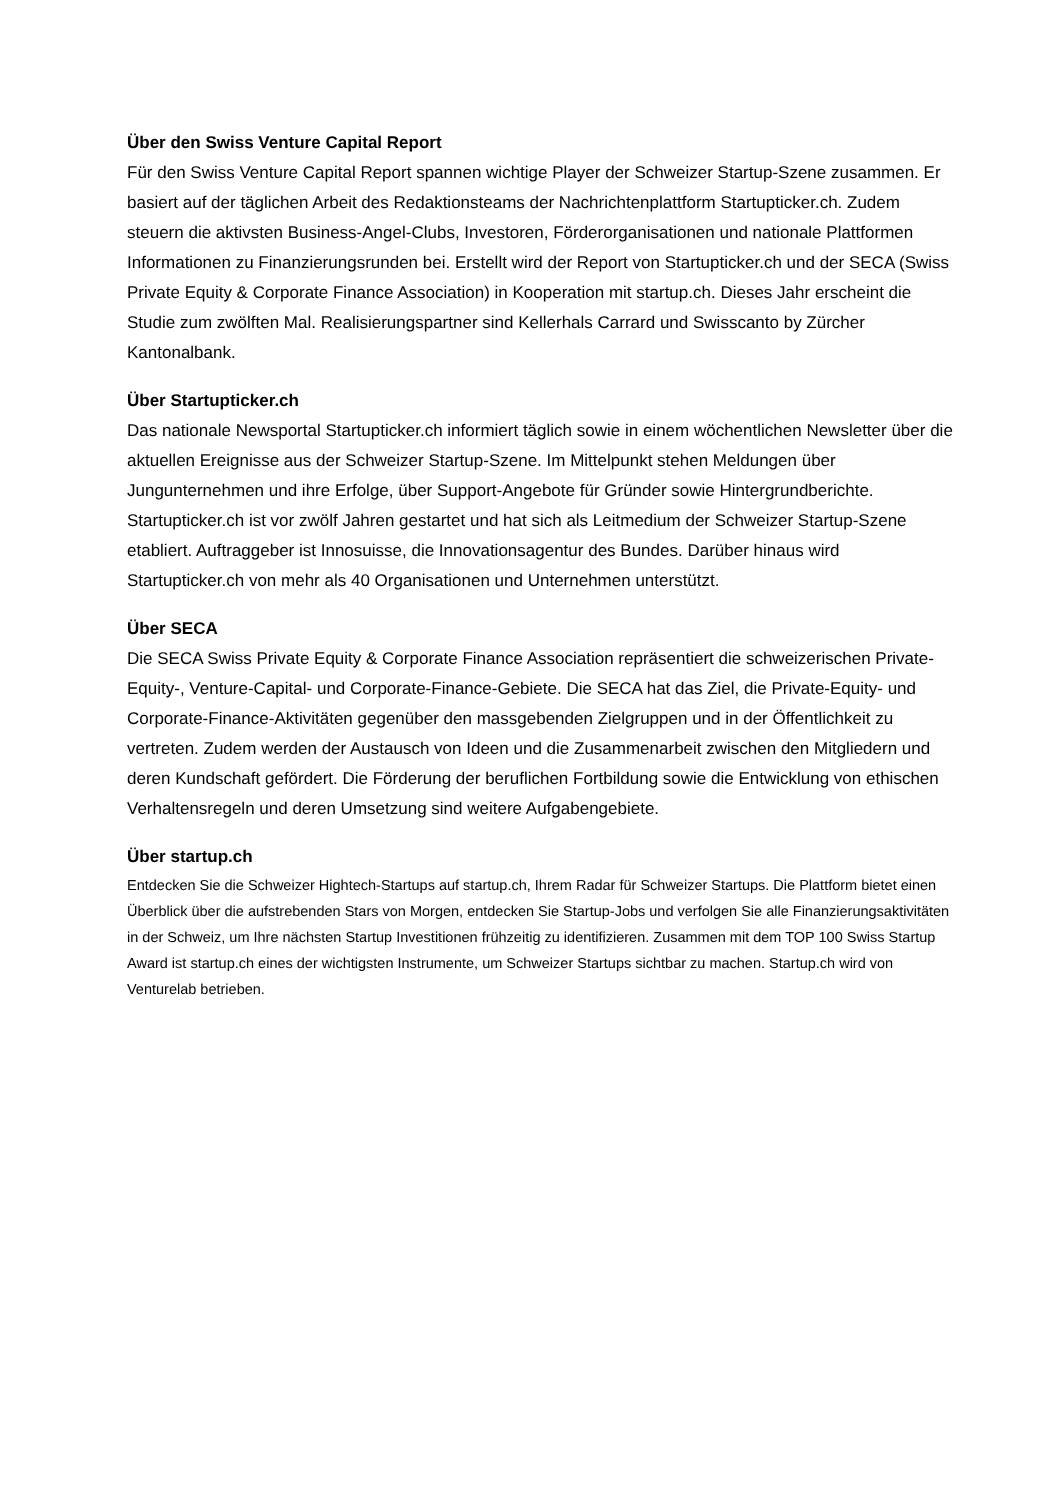Über den Swiss Venture Capital Report
Für den Swiss Venture Capital Report spannen wichtige Player der Schweizer Startup-Szene zusammen. Er basiert auf der täglichen Arbeit des Redaktionsteams der Nachrichtenplattform Startupticker.ch. Zudem steuern die aktivsten Business-Angel-Clubs, Investoren, Förderorganisationen und nationale Plattformen Informationen zu Finanzierungsrunden bei. Erstellt wird der Report von Startupticker.ch und der SECA (Swiss Private Equity & Corporate Finance Association) in Kooperation mit startup.ch. Dieses Jahr erscheint die Studie zum zwölften Mal. Realisierungspartner sind Kellerhals Carrard und Swisscanto by Zürcher Kantonalbank.
Über Startupticker.ch
Das nationale Newsportal Startupticker.ch informiert täglich sowie in einem wöchentlichen Newsletter über die aktuellen Ereignisse aus der Schweizer Startup-Szene. Im Mittelpunkt stehen Meldungen über Jungunternehmen und ihre Erfolge, über Support-Angebote für Gründer sowie Hintergrundberichte. Startupticker.ch ist vor zwölf Jahren gestartet und hat sich als Leitmedium der Schweizer Startup-Szene etabliert. Auftraggeber ist Innosuisse, die Innovationsagentur des Bundes. Darüber hinaus wird Startupticker.ch von mehr als 40 Organisationen und Unternehmen unterstützt.
Über SECA
Die SECA Swiss Private Equity & Corporate Finance Association repräsentiert die schweizerischen Private-Equity-, Venture-Capital- und Corporate-Finance-Gebiete. Die SECA hat das Ziel, die Private-Equity- und Corporate-Finance-Aktivitäten gegenüber den massgebenden Zielgruppen und in der Öffentlichkeit zu vertreten. Zudem werden der Austausch von Ideen und die Zusammenarbeit zwischen den Mitgliedern und deren Kundschaft gefördert. Die Förderung der beruflichen Fortbildung sowie die Entwicklung von ethischen Verhaltensregeln und deren Umsetzung sind weitere Aufgabengebiete.
Über startup.ch
Entdecken Sie die Schweizer Hightech-Startups auf startup.ch, Ihrem Radar für Schweizer Startups. Die Plattform bietet einen Überblick über die aufstrebenden Stars von Morgen, entdecken Sie Startup-Jobs und verfolgen Sie alle Finanzierungsaktivitäten in der Schweiz, um Ihre nächsten Startup Investitionen frühzeitig zu identifizieren. Zusammen mit dem TOP 100 Swiss Startup Award ist startup.ch eines der wichtigsten Instrumente, um Schweizer Startups sichtbar zu machen. Startup.ch wird von Venturelab betrieben.